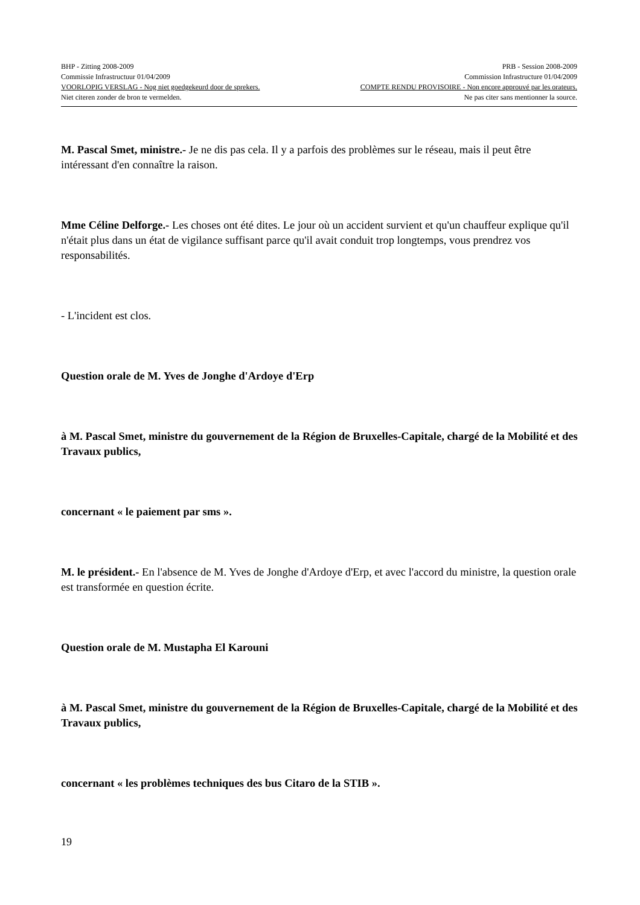BHP - Zitting 2008-2009 PRB - Session 2008-2009
Commissie Infrastructuur 01/04/2009 Commission Infrastructure 01/04/2009
VOORLOPIG VERSLAG - Nog niet goedgekeurd door de sprekers. COMPTE RENDU PROVISOIRE - Non encore approuvé par les orateurs.
Niet citeren zonder de bron te vermelden. Ne pas citer sans mentionner la source.
M. Pascal Smet, ministre.- Je ne dis pas cela. Il y a parfois des problèmes sur le réseau, mais il peut être intéressant d'en connaître la raison.
Mme Céline Delforge.- Les choses ont été dites. Le jour où un accident survient et qu'un chauffeur explique qu'il n'était plus dans un état de vigilance suffisant parce qu'il avait conduit trop longtemps, vous prendrez vos responsabilités.
- L'incident est clos.
Question orale de M. Yves de Jonghe d'Ardoye d'Erp
à M. Pascal Smet, ministre du gouvernement de la Région de Bruxelles-Capitale, chargé de la Mobilité et des Travaux publics,
concernant « le paiement par sms ».
M. le président.- En l'absence de M. Yves de Jonghe d'Ardoye d'Erp, et avec l'accord du ministre, la question orale est transformée en question écrite.
Question orale de M. Mustapha El Karouni
à M. Pascal Smet, ministre du gouvernement de la Région de Bruxelles-Capitale, chargé de la Mobilité et des Travaux publics,
concernant « les problèmes techniques des bus Citaro de la STIB ».
19